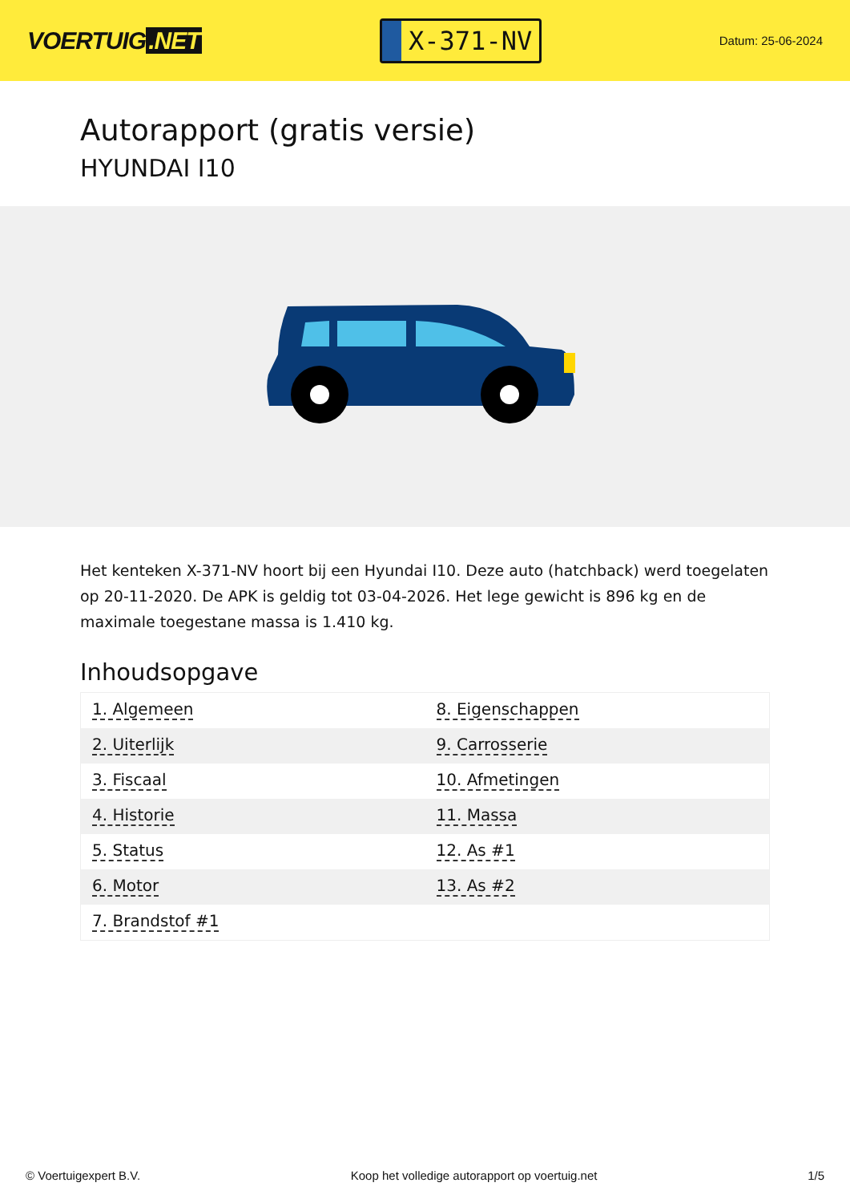VOERTUIG.NET
X-371-NV
Datum: 25-06-2024
Autorapport (gratis versie)
HYUNDAI I10
Het kenteken X-371-NV hoort bij een Hyundai I10. Deze auto (hatchback) werd toegelaten op 20-11-2020. De APK is geldig tot 03-04-2026. Het lege gewicht is 896 kg en de maximale toegestane massa is 1.410 kg.
Inhoudsopgave
| 1. Algemeen | 8. Eigenschappen |
| 2. Uiterlijk | 9. Carrosserie |
| 3. Fiscaal | 10. Afmetingen |
| 4. Historie | 11. Massa |
| 5. Status | 12. As #1 |
| 6. Motor | 13. As #2 |
| 7. Brandstof #1 | |
© Voertuigexpert B.V. Koop het volledige autorapport op voertuig.net 1/5